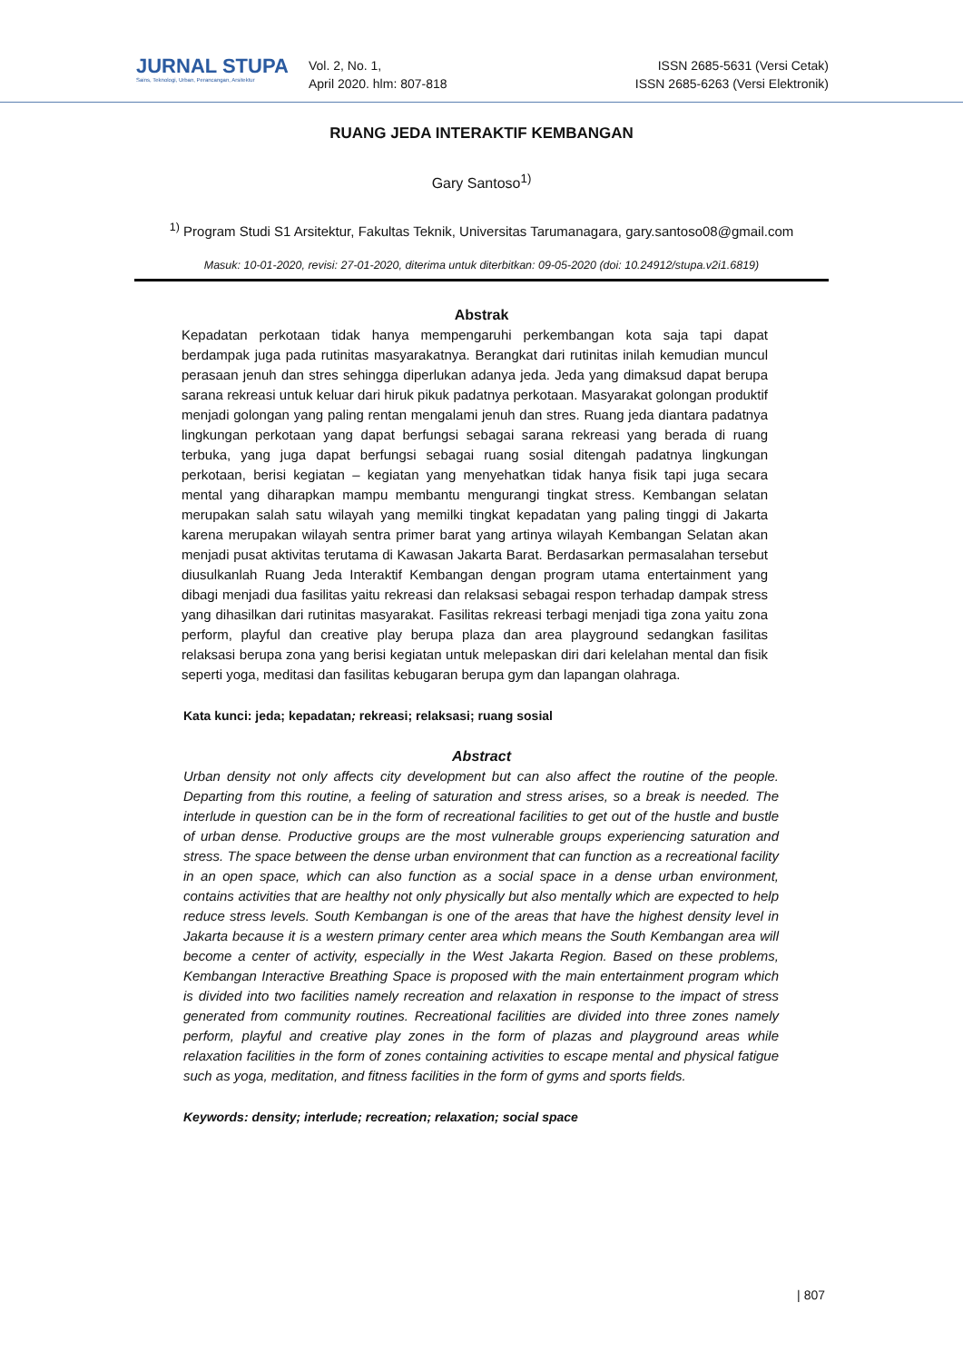JURNAL STUPA
Sains, Teknologi, Urban, Perancangan, Arsitektur
Vol. 2, No. 1,
April 2020. hlm: 807-818
ISSN 2685-5631 (Versi Cetak)
ISSN 2685-6263 (Versi Elektronik)
RUANG JEDA INTERAKTIF KEMBANGAN
Gary Santoso<sup>1)</sup>
<sup>1)</sup> Program Studi S1 Arsitektur, Fakultas Teknik, Universitas Tarumanagara, gary.santoso08@gmail.com
Masuk: 10-01-2020, revisi: 27-01-2020, diterima untuk diterbitkan: 09-05-2020 (doi: 10.24912/stupa.v2i1.6819)
Abstrak
Kepadatan perkotaan tidak hanya mempengaruhi perkembangan kota saja tapi dapat berdampak juga pada rutinitas masyarakatnya. Berangkat dari rutinitas inilah kemudian muncul perasaan jenuh dan stres sehingga diperlukan adanya jeda. Jeda yang dimaksud dapat berupa sarana rekreasi untuk keluar dari hiruk pikuk padatnya perkotaan. Masyarakat golongan produktif menjadi golongan yang paling rentan mengalami jenuh dan stres. Ruang jeda diantara padatnya lingkungan perkotaan yang dapat berfungsi sebagai sarana rekreasi yang berada di ruang terbuka, yang juga dapat berfungsi sebagai ruang sosial ditengah padatnya lingkungan perkotaan, berisi kegiatan – kegiatan yang menyehatkan tidak hanya fisik tapi juga secara mental yang diharapkan mampu membantu mengurangi tingkat stress. Kembangan selatan merupakan salah satu wilayah yang memilki tingkat kepadatan yang paling tinggi di Jakarta karena merupakan wilayah sentra primer barat yang artinya wilayah Kembangan Selatan akan menjadi pusat aktivitas terutama di Kawasan Jakarta Barat. Berdasarkan permasalahan tersebut diusulkanlah Ruang Jeda Interaktif Kembangan dengan program utama entertainment yang dibagi menjadi dua fasilitas yaitu rekreasi dan relaksasi sebagai respon terhadap dampak stress yang dihasilkan dari rutinitas masyarakat. Fasilitas rekreasi terbagi menjadi tiga zona yaitu zona perform, playful dan creative play berupa plaza dan area playground sedangkan fasilitas relaksasi berupa zona yang berisi kegiatan untuk melepaskan diri dari kelelahan mental dan fisik seperti yoga, meditasi dan fasilitas kebugaran berupa gym dan lapangan olahraga.
Kata kunci: jeda; kepadatan; rekreasi; relaksasi; ruang sosial
Abstract
Urban density not only affects city development but can also affect the routine of the people. Departing from this routine, a feeling of saturation and stress arises, so a break is needed. The interlude in question can be in the form of recreational facilities to get out of the hustle and bustle of urban dense. Productive groups are the most vulnerable groups experiencing saturation and stress. The space between the dense urban environment that can function as a recreational facility in an open space, which can also function as a social space in a dense urban environment, contains activities that are healthy not only physically but also mentally which are expected to help reduce stress levels. South Kembangan is one of the areas that have the highest density level in Jakarta because it is a western primary center area which means the South Kembangan area will become a center of activity, especially in the West Jakarta Region. Based on these problems, Kembangan Interactive Breathing Space is proposed with the main entertainment program which is divided into two facilities namely recreation and relaxation in response to the impact of stress generated from community routines. Recreational facilities are divided into three zones namely perform, playful and creative play zones in the form of plazas and playground areas while relaxation facilities in the form of zones containing activities to escape mental and physical fatigue such as yoga, meditation, and fitness facilities in the form of gyms and sports fields.
Keywords: density; interlude; recreation; relaxation; social space
| 807